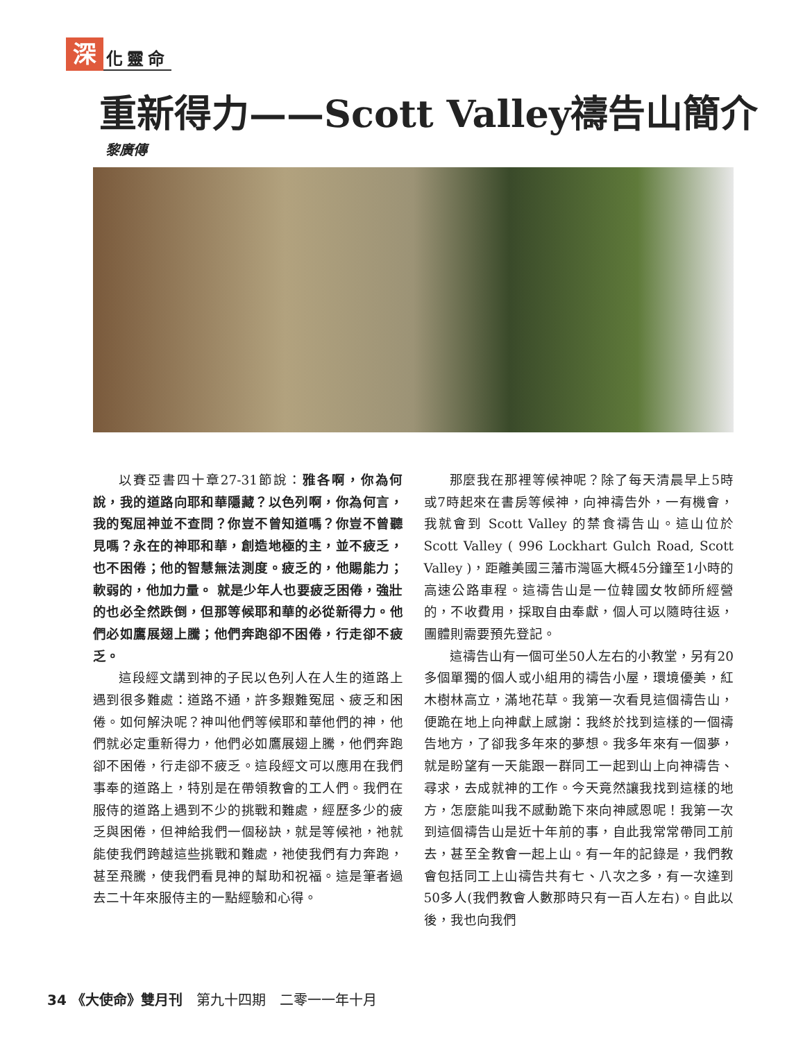深化靈命
重新得力——Scott Valley禱告山簡介
黎廣傳
以賽亞書四十章27-31節說：雅各啊，你為何說，我的道路向耶和華隱藏？以色列啊，你為何言，我的冤屈神並不查問？你豈不曾知道嗎？你豈不曾聽見嗎？永在的神耶和華，創造地極的主，並不疲乏，也不困倦；他的智慧無法測度。疲乏的，他賜能力；軟弱的，他加力量。 就是少年人也要疲乏困倦，強壯的也必全然跌倒，但那等候耶和華的必從新得力。他們必如鷹展翅上騰；他們奔跑卻不困倦，行走卻不疲乏。
這段經文講到神的子民以色列人在人生的道路上遇到很多難處：道路不通，許多艱難冤屈、疲乏和困倦。如何解決呢？神叫他們等候耶和華他們的神，他們就必定重新得力，他們必如鷹展翅上騰，他們奔跑卻不困倦，行走卻不疲乏。這段經文可以應用在我們事奉的道路上，特別是在帶領教會的工人們。我們在服侍的道路上遇到不少的挑戰和難處，經歷多少的疲乏與困倦，但神給我們一個秘訣，就是等候祂，祂就能使我們跨越這些挑戰和難處，祂使我們有力奔跑，甚至飛騰，使我們看見神的幫助和祝福。這是筆者過去二十年來服侍主的一點經驗和心得。
那麼我在那裡等候神呢？除了每天清晨早上5時或7時起來在書房等候神，向神禱告外，一有機會，我就會到 Scott Valley 的禁食禱告山。這山位於Scott Valley ( 996 Lockhart Gulch Road, Scott Valley )，距離美國三藩市灣區大概45分鐘至1小時的高速公路車程。這禱告山是一位韓國女牧師所經營的，不收費用，採取自由奉獻，個人可以隨時往返，團體則需要預先登記。
這禱告山有一個可坐50人左右的小教堂，另有20多個單獨的個人或小組用的禱告小屋，環境優美，紅木樹林高立，滿地花草。我第一次看見這個禱告山，便跪在地上向神獻上感謝：我終於找到這樣的一個禱告地方，了卻我多年來的夢想。我多年來有一個夢，就是盼望有一天能跟一群同工一起到山上向神禱告、尋求，去成就神的工作。今天竟然讓我找到這樣的地方，怎麼能叫我不感動跪下來向神感恩呢！我第一次到這個禱告山是近十年前的事，自此我常常帶同工前去，甚至全教會一起上山。有一年的記錄是，我們教會包括同工上山禱告共有七、八次之多，有一次達到50多人(我們教會人數那時只有一百人左右)。自此以後，我也向我們
34 《大使命》雙月刊　第九十四期　二零一一年十月